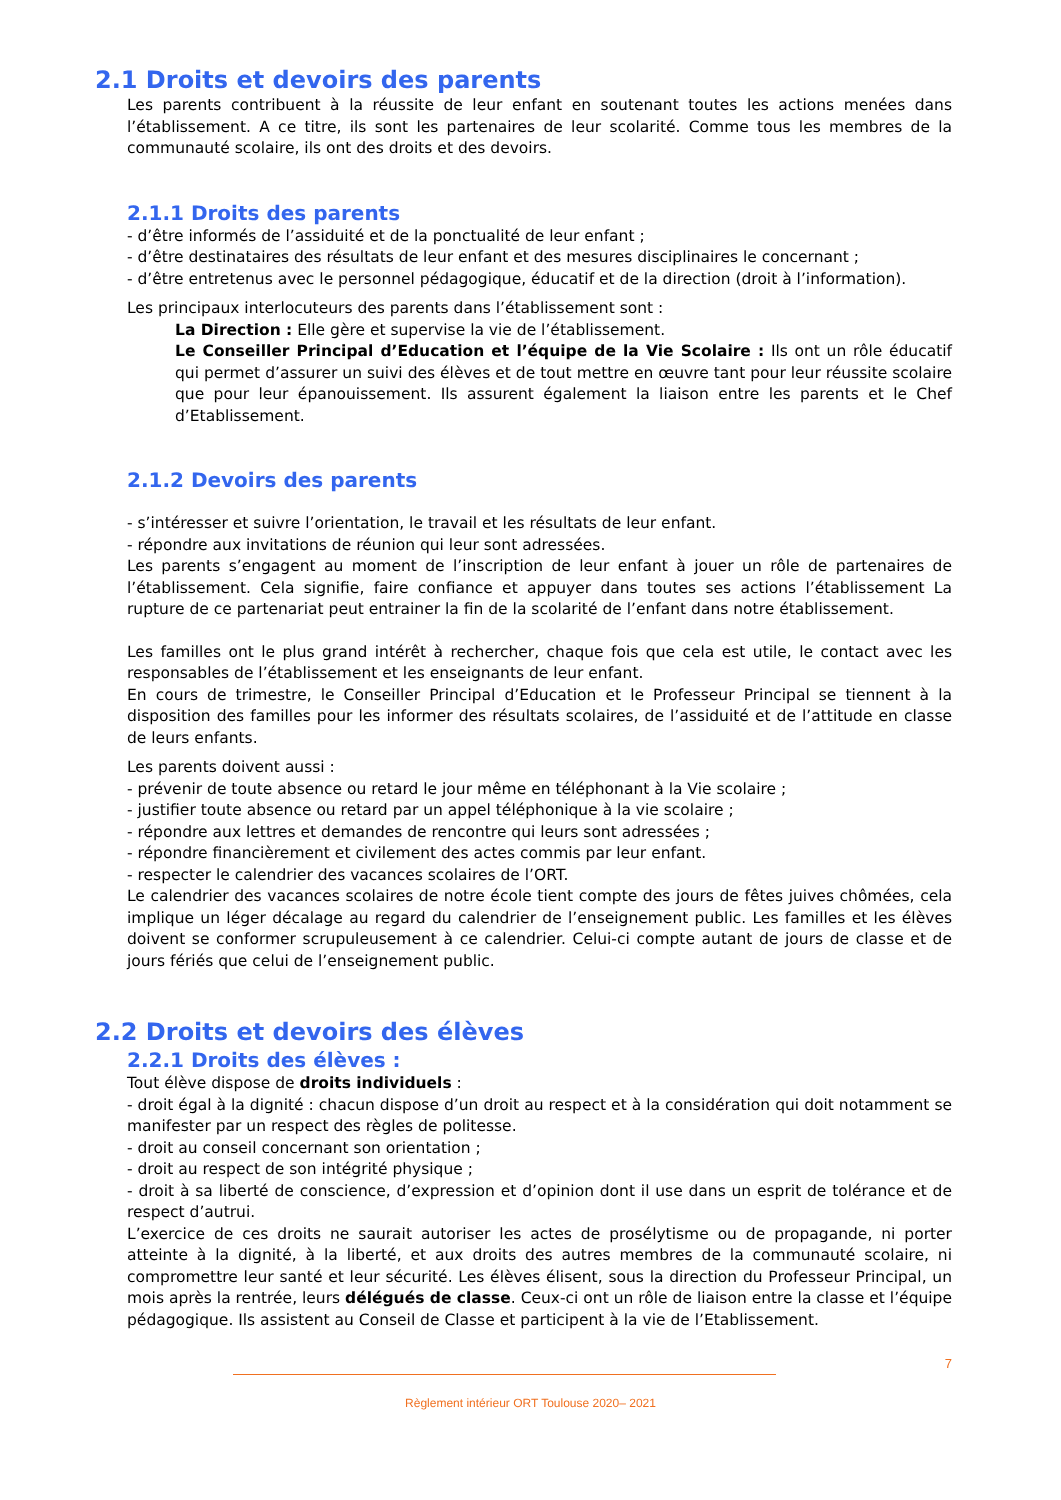2.1 Droits et devoirs des parents
Les parents contribuent à la réussite de leur enfant en soutenant toutes les actions menées dans l’établissement. A ce titre, ils sont les partenaires de leur scolarité. Comme tous les membres de la communauté scolaire, ils ont des droits et des devoirs.
2.1.1 Droits des parents
- d’être informés de l’assiduité et de la ponctualité de leur enfant ;
- d’être destinataires des résultats de leur enfant et des mesures disciplinaires le concernant ;
- d’être entretenus avec le personnel pédagogique, éducatif et de la direction (droit à l’information).
Les principaux interlocuteurs des parents dans l’établissement sont :
La Direction : Elle gère et supervise la vie de l’établissement.
Le Conseiller Principal d’Education et l’équipe de la Vie Scolaire : Ils ont un rôle éducatif qui permet d’assurer un suivi des élèves et de tout mettre en œuvre tant pour leur réussite scolaire que pour leur épanouissement. Ils assurent également la liaison entre les parents et le Chef d’Etablissement.
2.1.2 Devoirs des parents
- s’intéresser et suivre l’orientation, le travail et les résultats de leur enfant.
- répondre aux invitations de réunion qui leur sont adressées.
Les parents s’engagent au moment de l’inscription de leur enfant à jouer un rôle de partenaires de l’établissement. Cela signifie, faire confiance et appuyer dans toutes ses actions l’établissement La rupture de ce partenariat peut entrainer la fin de la scolarité de l’enfant dans notre établissement.
Les familles ont le plus grand intérêt à rechercher, chaque fois que cela est utile, le contact avec les responsables de l’établissement et les enseignants de leur enfant.
En cours de trimestre, le Conseiller Principal d’Education et le Professeur Principal se tiennent à la disposition des familles pour les informer des résultats scolaires, de l’assiduité et de l’attitude en classe de leurs enfants.
Les parents doivent aussi :
- prévenir de toute absence ou retard le jour même en téléphonant à la Vie scolaire ;
- justifier toute absence ou retard par un appel téléphonique à la vie scolaire ;
- répondre aux lettres et demandes de rencontre qui leurs sont adressées ;
- répondre financièrement et civilement des actes commis par leur enfant.
- respecter le calendrier des vacances scolaires de l’ORT.
Le calendrier des vacances scolaires de notre école tient compte des jours de fêtes juives chômées, cela implique un léger décalage au regard du calendrier de l’enseignement public. Les familles et les élèves doivent se conformer scrupuleusement à ce calendrier. Celui-ci compte autant de jours de classe et de jours fériés que celui de l’enseignement public.
2.2 Droits et devoirs des élèves
2.2.1 Droits des élèves :
Tout élève dispose de droits individuels :
- droit égal à la dignité : chacun dispose d’un droit au respect et à la considération qui doit notamment se manifester par un respect des règles de politesse.
- droit au conseil concernant son orientation ;
- droit au respect de son intégrité physique ;
- droit à sa liberté de conscience, d’expression et d’opinion dont il use dans un esprit de tolérance et de respect d’autrui.
L’exercice de ces droits ne saurait autoriser les actes de prosélytisme ou de propagande, ni porter atteinte à la dignité, à la liberté, et aux droits des autres membres de la communauté scolaire, ni compromettre leur santé et leur sécurité. Les élèves élisent, sous la direction du Professeur Principal, un mois après la rentrée, leurs délégués de classe. Ceux-ci ont un rôle de liaison entre la classe et l’équipe pédagogique. Ils assistent au Conseil de Classe et participent à la vie de l’Etablissement.
7
Règlement intérieur ORT Toulouse 2020– 2021